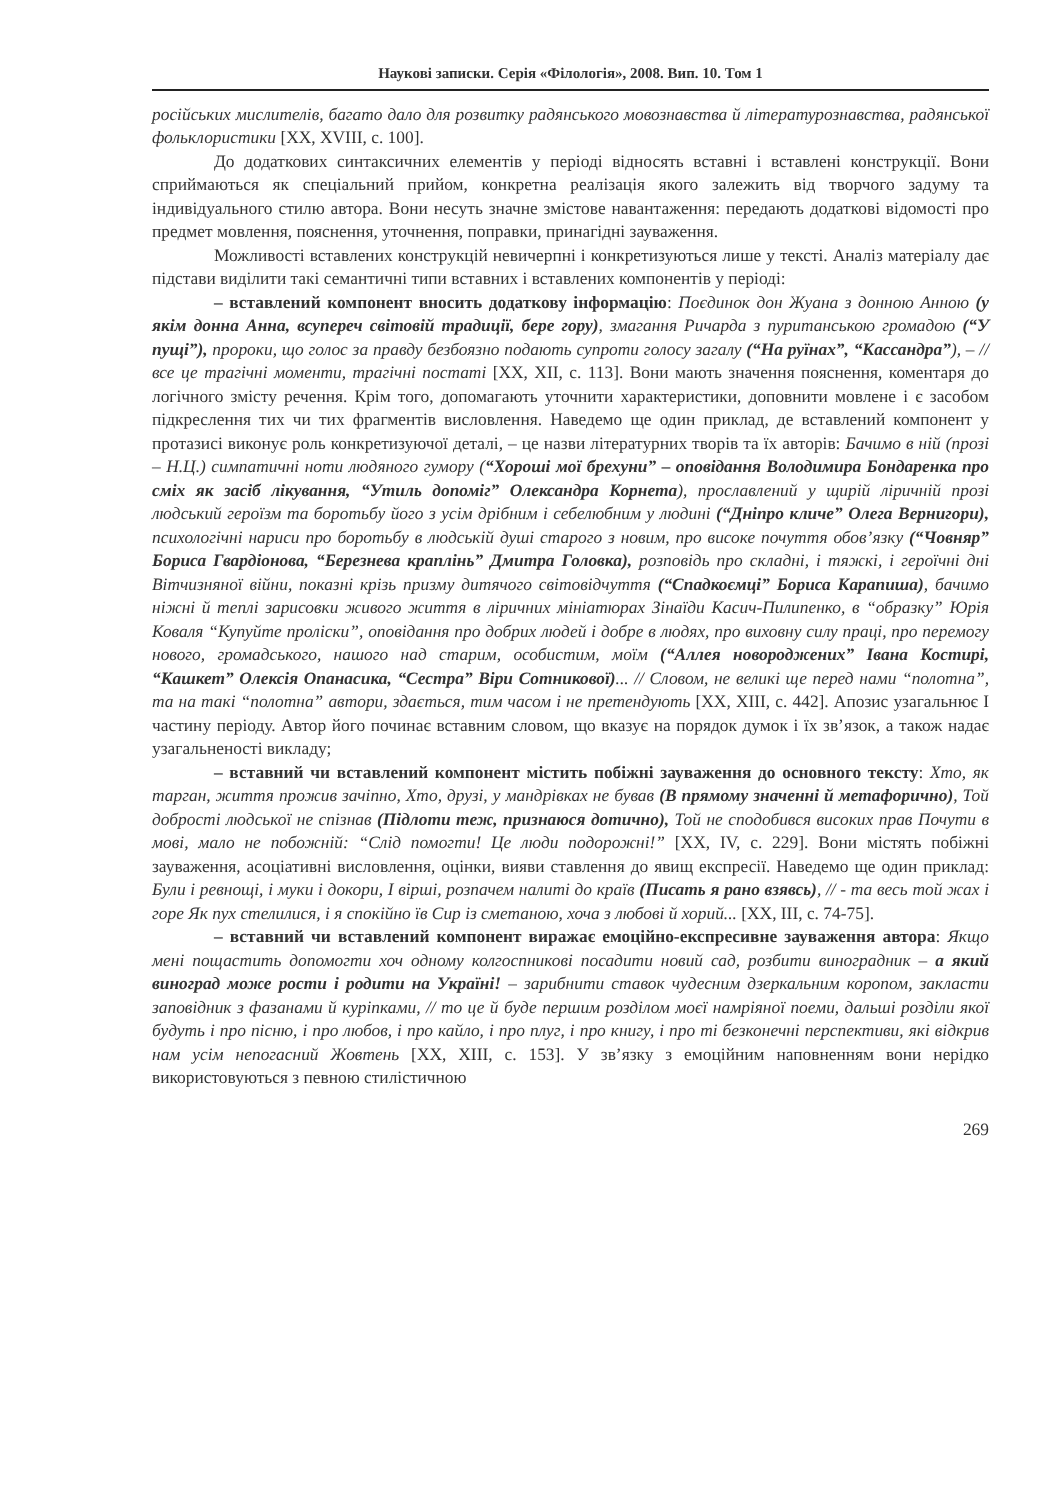Наукові записки. Серія «Філологія», 2008. Вип. 10. Том 1
російських мислителів, багато дало для розвитку радянського мовознавства й літературознавства, радянської фольклористики [XX, XVIII, с. 100].
До додаткових синтаксичних елементів у періоді відносять вставні і вставлені конструкції. Вони сприймаються як спеціальний прийом, конкретна реалізація якого залежить від творчого задуму та індивідуального стилю автора. Вони несуть значне змістове навантаження: передають додаткові відомості про предмет мовлення, пояснення, уточнення, поправки, принагідні зауваження.
Можливості вставлених конструкцій невичерпні і конкретизуються лише у тексті. Аналіз матеріалу дає підстави виділити такі семантичні типи вставних і вставлених компонентів у періоді:
– вставлений компонент вносить додаткову інформацію: Поєдинок дон Жуана з донною Анною (у якім донна Анна, всупереч світовій традиції, бере гору), змагання Ричарда з пуританською громадою (“У пущі”), пророки, що голос за правду безбоязно подають супроти голосу загалу (“На руїнах”, “Кассандра”), – // все це трагічні моменти, трагічні постаті [XX, XII, с. 113]. Вони мають значення пояснення, коментаря до логічного змісту речення. Крім того, допомагають уточнити характеристики, доповнити мовлене і є засобом підкреслення тих чи тих фрагментів висловлення. Наведемо ще один приклад, де вставлений компонент у протазисі виконує роль конкретизуючої деталі, – це назви літературних творів та їх авторів: Бачимо в ній (прозі – Н.Ц.) симпатичні ноти людяного гумору (“Хороші мої брехуни” – оповідання Володимира Бондаренка про сміх як засіб лікування, “Утиль допоміг” Олександра Корнета), прославлений у щирій ліричній прозі людський героїзм та боротьбу його з усім дрібним і себелюбним у людині (“Дніпро кличе” Олега Вернигори), психологічні нариси про боротьбу в людській душі старого з новим, про високе почуття обов’язку (“Човняр” Бориса Гвардіонова, “Березнева краплінь” Дмитра Головка), розповідь про складні, і тяжкі, і героїчні дні Вітчизняної війни, показні крізь призму дитячого світовідчуття (“Спадкоємці” Бориса Карапиша), бачимо ніжні й теплі зарисовки живого життя в ліричних мініатюрах Зінаїди Касич-Пилипенко, в “образку” Юрія Коваля “Купуйте проліски”, оповідання про добрих людей і добре в людях, про виховну силу праці, про перемогу нового, громадського, нашого над старим, особистим, моїм (“Аллея новороджених” Івана Костирі, “Кашкет” Олексія Опанасика, “Сестра” Віри Сотникової)... // Словом, не великі ще перед нами “полотна”, та на такі “полотна” автори, здається, тим часом і не претендують [XX, XIII, с. 442]. Апозис узагальнює І частину періоду. Автор його починає вставним словом, що вказує на порядок думок і їх зв’язок, а також надає узагальненості викладу;
– вставний чи вставлений компонент містить побіжні зауваження до основного тексту: Хто, як тарган, життя прожив зачіпно, Хто, друзі, у мандрівках не бував (В прямому значенні й метафорично), Той добрості людської не спізнав (Підлоти теж, признаюся дотично), Той не сподобився високих прав Почути в мові, мало не побожній: “Слід помогти! Це люди подорожні!” [XX, IV, с. 229]. Вони містять побіжні зауваження, асоціативні висловлення, оцінки, вияви ставлення до явищ експресії. Наведемо ще один приклад: Були і ревнощі, і муки і докори, І вірші, розпачем налиті до країв (Писать я рано взявсь), // - та весь той жах і горе Як пух стелилися, і я спокійно їв Сир із сметаною, хоча з любові й хорий... [XX, III, с. 74-75].
– вставний чи вставлений компонент виражає емоційно-експресивне зауваження автора: Якщо мені пощастить допомогти хоч одному колгоспникові посадити новий сад, розбити виноградник – а який виноград може рости і родити на Україні! – зарибнити ставок чудесним дзеркальним коропом, закласти заповідник з фазанами й куріпками, // то це й буде першим розділом моєї намріяної поеми, дальші розділи якої будуть і про пісню, і про любов, і про кайло, і про плуг, і про книгу, і про ті безконечні перспективи, які відкрив нам усім непогасний Жовтень [XX, XIII, с. 153]. У зв’язку з емоційним наповненням вони нерідко використовуються з певною стилістичною
269